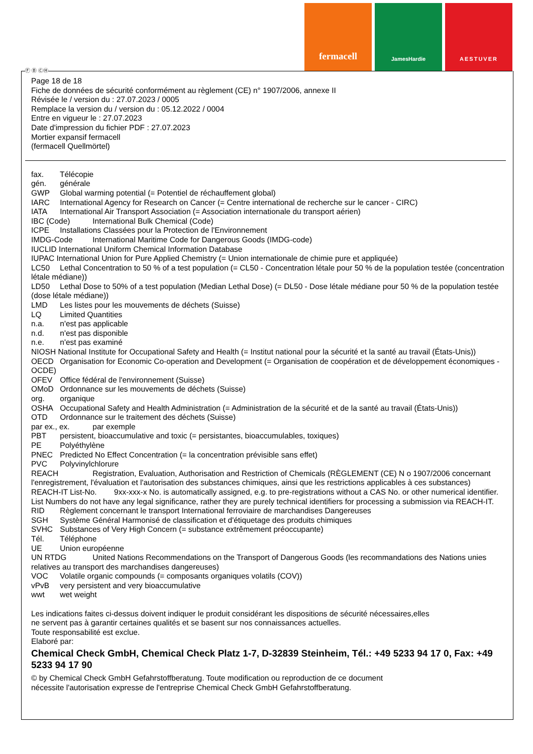fermacell
JamesHardie AESTUVER
Ⓕ Ⓑ ⒸⒽ
Page 18 de 18
Fiche de données de sécurité conformément au règlement (CE) n° 1907/2006, annexe II
Révisée le / version du : 27.07.2023 / 0005
Remplace la version du / version du : 05.12.2022 / 0004
Entre en vigueur le : 27.07.2023
Date d'impression du fichier PDF : 27.07.2023
Mortier expansif fermacell
(fermacell Quellmörtel)
fax. Télécopie
gén. générale
GWP Global warming potential (= Potentiel de réchauffement global)
IARC International Agency for Research on Cancer (= Centre international de recherche sur le cancer - CIRC)
IATA International Air Transport Association (= Association internationale du transport aérien)
IBC (Code) International Bulk Chemical (Code)
ICPE Installations Classées pour la Protection de l'Environnement
IMDG-Code International Maritime Code for Dangerous Goods (IMDG-code)
IUCLID International Uniform Chemical Information Database
IUPAC International Union for Pure Applied Chemistry (= Union internationale de chimie pure et appliquée)
LC50 Lethal Concentration to 50 % of a test population (= CL50 - Concentration létale pour 50 % de la population testée (concentration létale médiane))
LD50 Lethal Dose to 50% of a test population (Median Lethal Dose) (= DL50 - Dose létale médiane pour 50 % de la population testée (dose létale médiane))
LMD Les listes pour les mouvements de déchets (Suisse)
LQ Limited Quantities
n.a. n'est pas applicable
n.d. n'est pas disponible
n.e. n'est pas examiné
NIOSH National Institute for Occupational Safety and Health (= Institut national pour la sécurité et la santé au travail (États-Unis))
OECD Organisation for Economic Co-operation and Development (= Organisation de coopération et de développement économiques - OCDE)
OFEV Office fédéral de l'environnement (Suisse)
OMoD Ordonnance sur les mouvements de déchets (Suisse)
org. organique
OSHA Occupational Safety and Health Administration (= Administration de la sécurité et de la santé au travail (États-Unis))
OTD Ordonnance sur le traitement des déchets (Suisse)
par ex., ex. par exemple
PBT persistent, bioaccumulative and toxic (= persistantes, bioaccumulables, toxiques)
PE Polyéthylène
PNEC Predicted No Effect Concentration (= la concentration prévisible sans effet)
PVC Polyvinylchlorure
REACH Registration, Evaluation, Authorisation and Restriction of Chemicals (RÈGLEMENT (CE) N o 1907/2006 concernant l'enregistrement, l'évaluation et l'autorisation des substances chimiques, ainsi que les restrictions applicables à ces substances)
REACH-IT List-No. 9xx-xxx-x No. is automatically assigned, e.g. to pre-registrations without a CAS No. or other numerical identifier. List Numbers do not have any legal significance, rather they are purely technical identifiers for processing a submission via REACH-IT.
RID Règlement concernant le transport International ferroviaire de marchandises Dangereuses
SGH Système Général Harmonisé de classification et d'étiquetage des produits chimiques
SVHC Substances of Very High Concern (= substance extrêmement préoccupante)
Tél. Téléphone
UE Union européenne
UN RTDG United Nations Recommendations on the Transport of Dangerous Goods (les recommandations des Nations unies relatives au transport des marchandises dangereuses)
VOC Volatile organic compounds (= composants organiques volatils (COV))
vPvB very persistent and very bioaccumulative
wwt wet weight
Les indications faites ci-dessus doivent indiquer le produit considérant les dispositions de sécurité nécessaires,elles
ne servent pas à garantir certaines qualités et se basent sur nos connaissances actuelles.
Toute responsabilité est exclue.
Elaboré par:
Chemical Check GmbH, Chemical Check Platz 1-7, D-32839 Steinheim, Tél.: +49 5233 94 17 0, Fax: +49 5233 94 17 90
© by Chemical Check GmbH Gefahrstoffberatung. Toute modification ou reproduction de ce document
nécessite l'autorisation expresse de l'entreprise Chemical Check GmbH Gefahrstoffberatung.